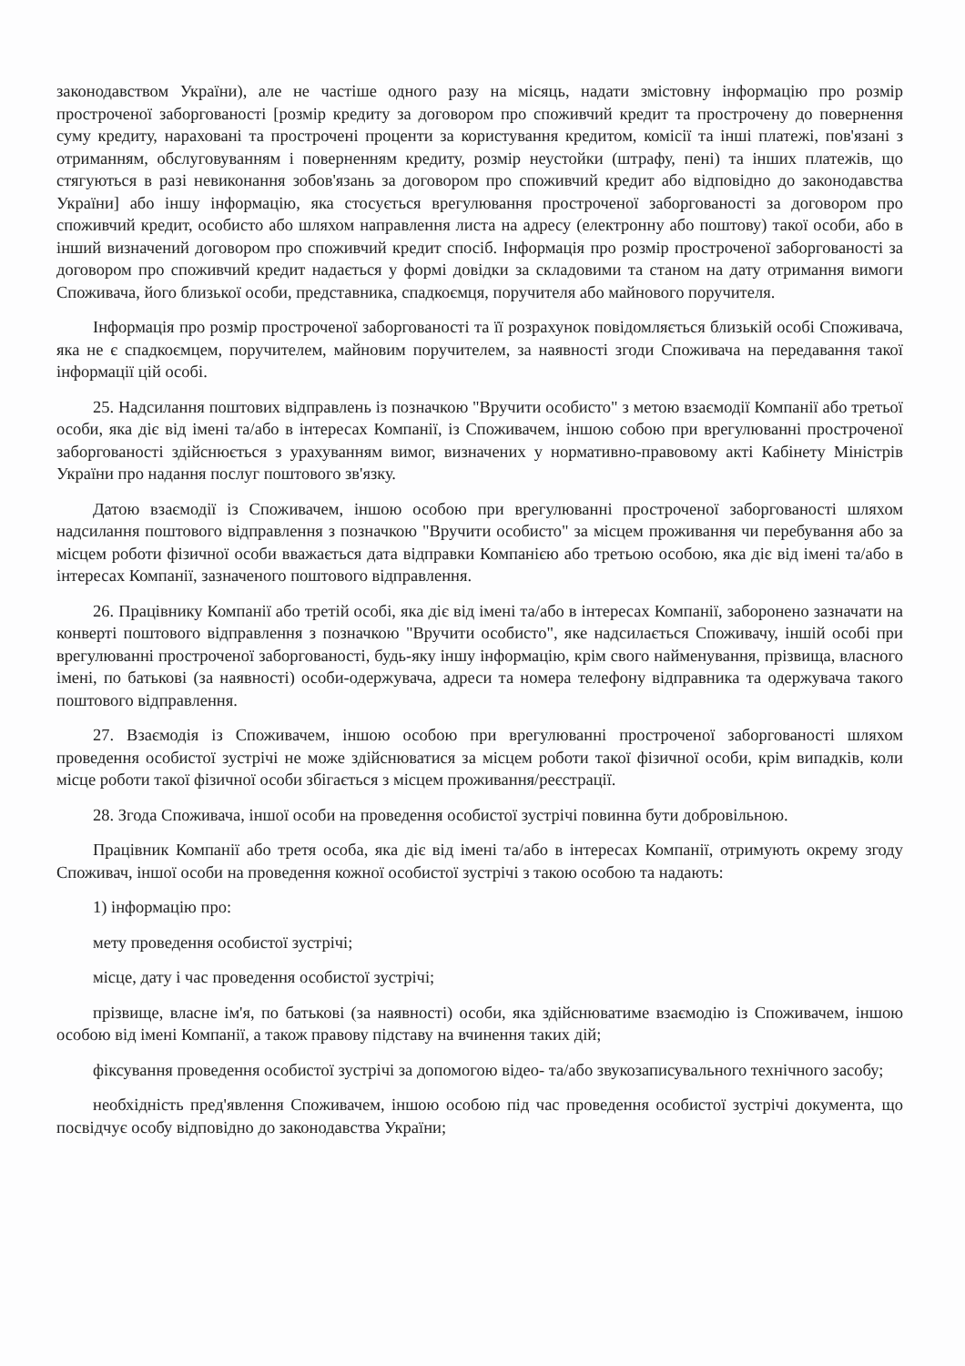законодавством України), але не частіше одного разу на місяць, надати змістовну інформацію про розмір простроченої заборгованості [розмір кредиту за договором про споживчий кредит та прострочену до повернення суму кредиту, нараховані та прострочені проценти за користування кредитом, комісії та інші платежі, пов'язані з отриманням, обслуговуванням і поверненням кредиту, розмір неустойки (штрафу, пені) та інших платежів, що стягуються в разі невиконання зобов'язань за договором про споживчий кредит або відповідно до законодавства України] або іншу інформацію, яка стосується врегулювання простроченої заборгованості за договором про споживчий кредит, особисто або шляхом направлення листа на адресу (електронну або поштову) такої особи, або в інший визначений договором про споживчий кредит спосіб. Інформація про розмір простроченої заборгованості за договором про споживчий кредит надається у формі довідки за складовими та станом на дату отримання вимоги Споживача, його близької особи, представника, спадкоємця, поручителя або майнового поручителя.
Інформація про розмір простроченої заборгованості та її розрахунок повідомляється близькій особі Споживача, яка не є спадкоємцем, поручителем, майновим поручителем, за наявності згоди Споживача на передавання такої інформації цій особі.
25. Надсилання поштових відправлень із позначкою "Вручити особисто" з метою взаємодії Компанії або третьої особи, яка діє від імені та/або в інтересах Компанії, із Споживачем, іншою собою при врегулюванні простроченої заборгованості здійснюється з урахуванням вимог, визначених у нормативно-правовому акті Кабінету Міністрів України про надання послуг поштового зв'язку.
Датою взаємодії із Споживачем, іншою особою при врегулюванні простроченої заборгованості шляхом надсилання поштового відправлення з позначкою "Вручити особисто" за місцем проживання чи перебування або за місцем роботи фізичної особи вважається дата відправки Компанією або третьою особою, яка діє від імені та/або в інтересах Компанії, зазначеного поштового відправлення.
26. Працівнику Компанії або третій особі, яка діє від імені та/або в інтересах Компанії, заборонено зазначати на конверті поштового відправлення з позначкою "Вручити особисто", яке надсилається Споживачу, іншій особі при врегулюванні простроченої заборгованості, будь-яку іншу інформацію, крім свого найменування, прізвища, власного імені, по батькові (за наявності) особи-одержувача, адреси та номера телефону відправника та одержувача такого поштового відправлення.
27. Взаємодія із Споживачем, іншою особою при врегулюванні простроченої заборгованості шляхом проведення особистої зустрічі не може здійснюватися за місцем роботи такої фізичної особи, крім випадків, коли місце роботи такої фізичної особи збігається з місцем проживання/реєстрації.
28. Згода Споживача, іншої особи на проведення особистої зустрічі повинна бути добровільною.
Працівник Компанії або третя особа, яка діє від імені та/або в інтересах Компанії, отримують окрему згоду Споживач, іншої особи на проведення кожної особистої зустрічі з такою особою та надають:
1) інформацію про:
мету проведення особистої зустрічі;
місце, дату і час проведення особистої зустрічі;
прізвище, власне ім'я, по батькові (за наявності) особи, яка здійснюватиме взаємодію із Споживачем, іншою особою від імені Компанії, а також правову підставу на вчинення таких дій;
фіксування проведення особистої зустрічі за допомогою відео- та/або звукозаписувального технічного засобу;
необхідність пред'явлення Споживачем, іншою особою під час проведення особистої зустрічі документа, що посвідчує особу відповідно до законодавства України;